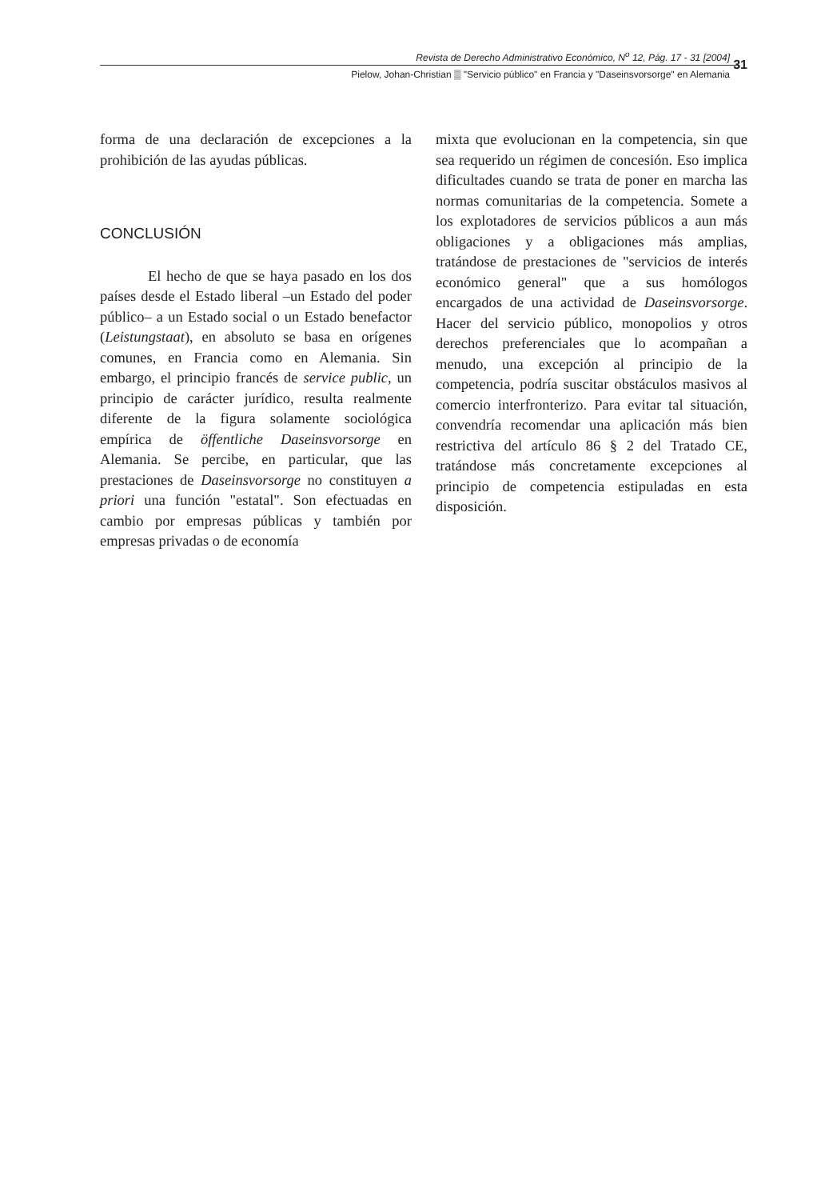Revista de Derecho Administrativo Económico, N<sup>o</sup> 12, Pág. 17 - 31 [2004]
Pielow, Johan-Christian ▒ "Servicio público" en Francia y "Daseinsvorsorge" en Alemania
31
forma de una declaración de excepciones a la prohibición de las ayudas públicas.
CONCLUSIÓN
El hecho de que se haya pasado en los dos países desde el Estado liberal –un Estado del poder público– a un Estado social o un Estado benefactor (Leistungstaat), en absoluto se basa en orígenes comunes, en Francia como en Alemania. Sin embargo, el principio francés de service public, un principio de carácter jurídico, resulta realmente diferente de la figura solamente sociológica empírica de öffentliche Daseinsvorsorge en Alemania. Se percibe, en particular, que las prestaciones de Daseinsvorsorge no constituyen a priori una función "estatal". Son efectuadas en cambio por empresas públicas y también por empresas privadas o de economía
mixta que evolucionan en la competencia, sin que sea requerido un régimen de concesión. Eso implica dificultades cuando se trata de poner en marcha las normas comunitarias de la competencia. Somete a los explotadores de servicios públicos a aun más obligaciones y a obligaciones más amplias, tratándose de prestaciones de "servicios de interés económico general" que a sus homólogos encargados de una actividad de Daseinsvorsorge. Hacer del servicio público, monopolios y otros derechos preferenciales que lo acompañan a menudo, una excepción al principio de la competencia, podría suscitar obstáculos masivos al comercio interfronterizo. Para evitar tal situación, convendría recomendar una aplicación más bien restrictiva del artículo 86 § 2 del Tratado CE, tratándose más concretamente excepciones al principio de competencia estipuladas en esta disposición.